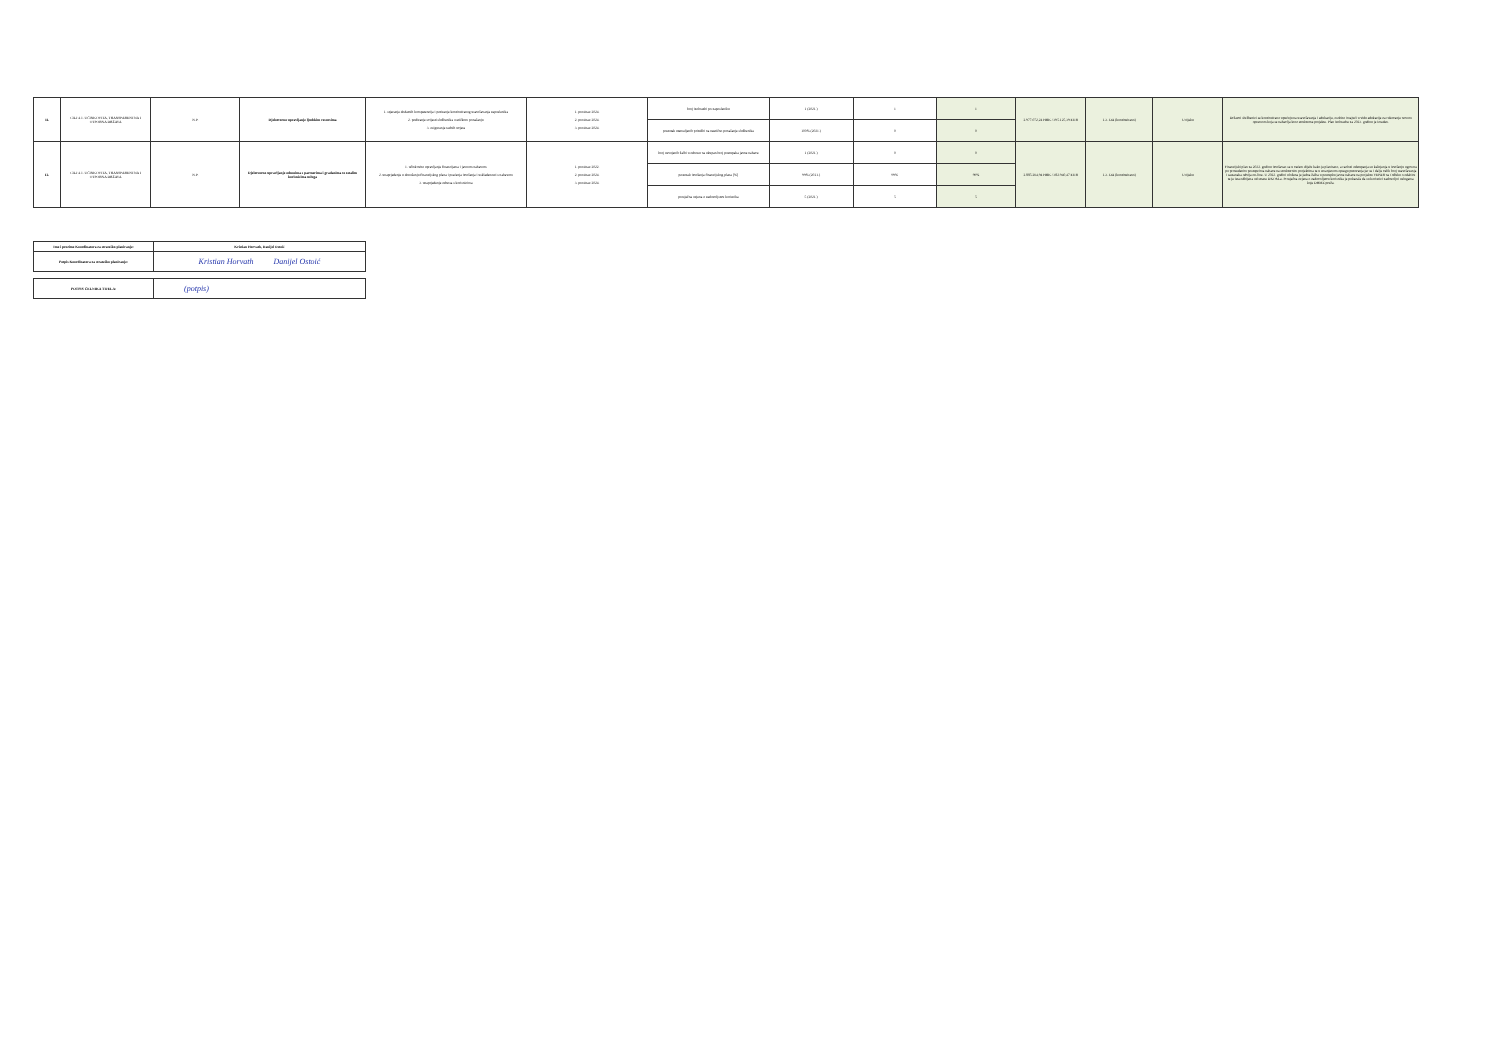| 11. | CILJ 4.1. UČINKOVITA, TRANSPARENTNA I OTPORNA DRŽAVA | N.P. | Djelotvorno upravljanje ljudskim resursima | 1. stjecanje dodatnih kompetencija i poticanje kontinuiranog usavršavanja zaposlenika 2. podizanje svijesti službenika o etičkom ponašanju 3. osiguranje radnih uvjeta | 1. prosinac 2024. 2. prosinac 2024. 3. prosinac 2024. | broj izobrazbi po zaposleniku | 1 (2021.) | 1 | 1 | 2.977.072,24 HRK / 395.125,39 EUR | 1-3. DA (kontinuirano) | U tijeku | Državni službenici se kontinuirano upućuju na usavršavanja i edukacije, osobito imajući u vidu edukacije za rukovanje novom opremom koja se nabavlja kroz strukturne projekte. Plan izobrazbe za 2023. godinu je izrađen. |
| | | | | | | postotak utemeljenih pritužbi na neetično ponašanje službenika | 100% (2021.) | 0 | 0 | | | | |
| 12. | CILJ 4.1. UČINKOVITA, TRANSPARENTNA I OTPORNA DRŽAVA | N.P. | Djelotvorno upravljanje odnosima s partnerima i građanima te ostalim korisnicima usluga | 1. učinkovito upravljanje financijama i javnom nabavom 2. unaprjeđenje u donošenju financijskog plana i praćenja izvršenja i usklađenosti s nabavom 3. unaprjeđenje odnosa s korisnicima | 1. prosinac 2022. 2. prosinac 2024. 3. prosinac 2024. | broj usvojenih žalbi u odnosu na ukupan broj postupaka javne nabave | 1 (2021.) | 0 | 0 | 2.885.264,94 HRK / 382.940,47 EUR | 1-3. DA (kontinuirano) | U tijeku | Financijski plan za 2022. godinu izvršavao se u većem dijelu kako je planirano, a razlozi odstupanja su kašnjenja u izvršenju ugovora po provedenim postupcima nabave na strukturnim projektima te u smanjenom opsegu putovanja jer se i dalje velik broj usavršavanja i sastanaka odvija on-line. U 2022. godini uložena je jedna žalba u postupku javne nabave na projektu VEPAR na Odluku o odabiru te je ista odbijena od strane DKOM-a. Prosječna ocjena o zadovoljstvu korisnika je pokazala da su korisnici zadovoljni uslugama koje DHMZ pruža. |
| | | | | | | postotak izvršenja financijskog plana [%] | 99% (2021.) | 99% | 99% | | | | |
| | | | | | | prosječna ocjena o zadovoljstvu korisnika | 5 (2021.) | 5 | 5 | | | | |
| Ime i prezime Koordinatora za strateško planiranje: | Kristian Horvath, Danijel Ostoić |
| Potpis Koordinatora za strateško planiranje: | Kristian Horvath Danijel Ostoić |
| POTPIS ČELNIKA TIJELA: | (potpis) |